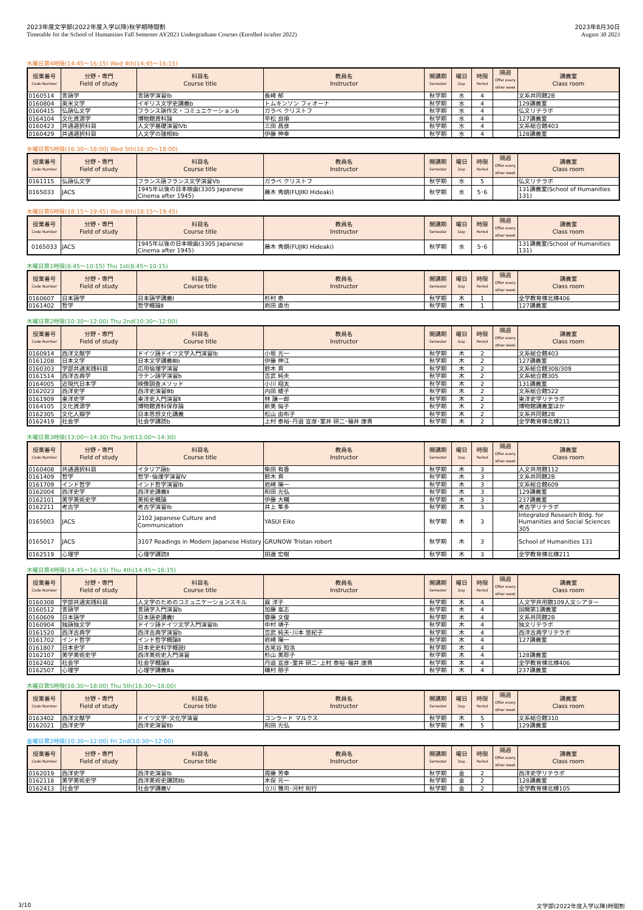2023年度文学部(2022年度入学以降)秋学期時間割
Timetable for the School of Humanities Fall Semester AY2023 Undergraduate Courses (Enrolled in/after 2022)
2023年8月30日
August 30 2023
水曜日第4時限(14:45～16:15) Wed 4th(14:45～16:15)
| 授業番号 Code Number | 分野・専門 Field of study | 科目名 Course title | 教員名 Instructor | 開講期 Semester | 曜日 Day | 時限 Period | 隔週 Offer every other week | 講義室 Class room |
| --- | --- | --- | --- | --- | --- | --- | --- | --- |
| 0160514 | 言語学 | 言語学演習Ⅰb | 長崎 郁 | 秋学期 | 水 | 4 | | 文系共同館2B |
| 0160804 | 英米文学 | イギリス文学史講義b | トムキンソン フィオーナ | 秋学期 | 水 | 4 | | 129講義室 |
| 0160415 | 仏語仏文学 | フランス語作文・コミュニケーションb | ガラベ クリストフ | 秋学期 | 水 | 4 | | 仏文リテラボ |
| 0164104 | 文化資源学 | 博物館資料論 | 平松 良順 | 秋学期 | 水 | 4 | | 127講義室 |
| 0160423 | 共通選択科目 | 人文学基礎演習Ⅳb | 三田 昌彦 | 秋学期 | 水 | 4 | | 文系総合館403 |
| 0160429 | 共通選択科目 | 人文学の諸相Ⅱb | 伊藤 伸幸 | 秋学期 | 水 | 4 | | 128講義室 |
水曜日第5時限(16:30～18:00) Wed 5th(16:30～18:00)
| 授業番号 Code Number | 分野・専門 Field of study | 科目名 Course title | 教員名 Instructor | 開講期 Semester | 曜日 Day | 時限 Period | 隔週 Offer every other week | 講義室 Class room |
| --- | --- | --- | --- | --- | --- | --- | --- | --- |
| 0161115 | 仏語仏文学 | フランス語フランス文学演習Ⅴb | ガラベ クリストフ | 秋学期 | 水 | 5 | | 仏文リテラボ |
| 0165033 | JACS | 1945年以後の日本映画(3305 Japanese Cinema after 1945) | 藤木 秀朗(FUJIKI Hideaki) | 秋学期 | 水 | 5･6 | | 131講義室(School of Humanities 131) |
水曜日第6時限(18:15～19:45) Wed 6th(18:15～19:45)
| 授業番号 Code Number | 分野・専門 Field of study | 科目名 Course title | 教員名 Instructor | 開講期 Semester | 曜日 Day | 時限 Period | 隔週 Offer every other week | 講義室 Class room |
| --- | --- | --- | --- | --- | --- | --- | --- | --- |
| 0165033 | JACS | 1945年以後の日本映画(3305 Japanese Cinema after 1945) | 藤木 秀朗(FUJIKI Hideaki) | 秋学期 | 水 | 5･6 | | 131講義室(School of Humanities 131) |
木曜日第1時限(8:45～10:15) Thu 1st(8:45～10:15)
| 授業番号 Code Number | 分野・専門 Field of study | 科目名 Course title | 教員名 Instructor | 開講期 Semester | 曜日 Day | 時限 Period | 隔週 Offer every other week | 講義室 Class room |
| --- | --- | --- | --- | --- | --- | --- | --- | --- |
| 0160607 | 日本語学 | 日本語学講義Ⅰ | 杉村 泰 | 秋学期 | 木 | 1 | | 全学教育棟北棟406 |
| 0161402 | 哲学 | 哲学概論Ⅱ | 岩田 直也 | 秋学期 | 木 | 1 | | 127講義室 |
木曜日第2時限(10:30～12:00) Thu 2nd(10:30～12:00)
| 授業番号 Code Number | 分野・専門 Field of study | 科目名 Course title | 教員名 Instructor | 開講期 Semester | 曜日 Day | 時限 Period | 隔週 Offer every other week | 講義室 Class room |
| --- | --- | --- | --- | --- | --- | --- | --- | --- |
| 0160914 | 西洋文献学 | ドイツ語ドイツ文学入門演習Ⅰb | 小坂 光一 | 秋学期 | 木 | 2 | | 文系総合館403 |
| 0161208 | 日本文学 | 日本文学講義Ⅲb | 伊藤 伸江 | 秋学期 | 木 | 2 | | 127講義室 |
| 0160303 | 学部共通実践科目 | 応用倫理学演習 | 鈴木 真 | 秋学期 | 木 | 2 | | 文系総合館308/309 |
| 0161514 | 西洋古典学 | ラテン語学演習b | 吉武 純夫 | 秋学期 | 木 | 2 | | 文系総合館305 |
| 0164005 | 近現代日本学 | 映像調査メソッド | 小川 翔太 | 秋学期 | 木 | 2 | | 131講義室 |
| 0162023 | 西洋史学 | 西洋史演習Ⅲb | 内田 綾子 | 秋学期 | 木 | 2 | | 文系総合館522 |
| 0161909 | 東洋史学 | 東洋史入門演習Ⅱ | 林 謙一郎 | 秋学期 | 木 | 2 | | 東洋史学リテラボ |
| 0164105 | 文化資源学 | 博物館資料保存論 | 新美 倫子 | 秋学期 | 木 | 2 | | 博物館講義室ほか |
| 0162305 | 文化人類学 | 日本思想文化講義 | 松山 由布子 | 秋学期 | 木 | 2 | | 文系共同館2B |
| 0162419 | 社会学 | 社会学講読b | 上村 泰裕･丹邉 宣彦･室井 研二･福井 康貴 | 秋学期 | 木 | 2 | | 全学教育棟北棟211 |
木曜日第3時限(13:00～14:30) Thu 3rd(13:00～14:30)
| 授業番号 Code Number | 分野・専門 Field of study | 科目名 Course title | 教員名 Instructor | 開講期 Semester | 曜日 Day | 時限 Period | 隔週 Offer every other week | 講義室 Class room |
| --- | --- | --- | --- | --- | --- | --- | --- | --- |
| 0160408 | 共通選択科目 | イタリア語b | 柴田 有香 | 秋学期 | 木 | 3 | | 人文共用館112 |
| 0161409 | 哲学 | 哲学･倫理学演習Ⅳ | 鈴木 真 | 秋学期 | 木 | 3 | | 文系共同館2B |
| 0161709 | インド哲学 | インド哲学演習Ⅰb | 岩崎 陽一 | 秋学期 | 木 | 3 | | 文系総合館609 |
| 0162004 | 西洋史学 | 西洋史講義Ⅱ | 和田 光弘 | 秋学期 | 木 | 3 | | 129講義室 |
| 0162101 | 美学美術史学 | 美術史概論 | 伊藤 大輔 | 秋学期 | 木 | 3 | | 237講義室 |
| 0162211 | 考古学 | 考古学演習Ⅰb | 井上 隼多 | 秋学期 | 木 | 3 | | 考古学リテラボ |
| 0165003 | JACS | 2102 Japanese Culture and Communication | YASUI Eiko | 秋学期 | 木 | 3 | | Integrated Research Bldg. for Humanities and Social Sciences 305 |
| 0165017 | JACS | 3107 Readings in Modern Japanese History | GRUNOW Tristan robert | 秋学期 | 木 | 3 | | School of Humanities 131 |
| 0162519 | 心理学 | 心理学講読Ⅱ | 田邊 宏樹 | 秋学期 | 木 | 3 | | 全学教育棟北棟211 |
木曜日第4時限(14:45～16:15) Thu 4th(14:45～16:15)
| 授業番号 Code Number | 分野・専門 Field of study | 科目名 Course title | 教員名 Instructor | 開講期 Semester | 曜日 Day | 時限 Period | 隔週 Offer every other week | 講義室 Class room |
| --- | --- | --- | --- | --- | --- | --- | --- | --- |
| 0160308 | 学部共通実践科目 | 人文学のためのコミュニケーションスキル | 巽 洋子 | 秋学期 | 木 | 4 | | 人文学共用館109人文シアター |
| 0160512 | 言語学 | 言語学入門演習b | 加藤 高志 | 秋学期 | 木 | 4 | | 国開第1講義室 |
| 0160609 | 日本語学 | 日本語史講義Ⅰ | 齋藤 文俊 | 秋学期 | 木 | 4 | | 文系共同館2B |
| 0160904 | 独語独文学 | ドイツ語ドイツ文学入門演習Ⅰb | 中村 靖子 | 秋学期 | 木 | 4 | | 独文リテラボ |
| 0161520 | 西洋古典学 | 西洋古典学演習b | 吉武 純夫･川本 悠紀子 | 秋学期 | 木 | 4 | | 西洋古典学リテラボ |
| 0161702 | インド哲学 | インド哲学概論Ⅱ | 岩崎 陽一 | 秋学期 | 木 | 4 | | 127講義室 |
| 0161807 | 日本史学 | 日本史史料学概説Ⅰ | 古尾谷 知浩 | 秋学期 | 木 | 4 | | |
| 0162107 | 美学美術史学 | 西洋美術史入門演習 | 杉山 美耶子 | 秋学期 | 木 | 4 | | 128講義室 |
| 0162402 | 社会学 | 社会学概論Ⅱ | 丹邉 宣彦･室井 研二･上村 泰裕･福井 康貴 | 秋学期 | 木 | 4 | | 全学教育棟北棟406 |
| 0162507 | 心理学 | 心理学講義Ⅲa | 磯村 朋子 | 秋学期 | 木 | 4 | | 237講義室 |
木曜日第5時限(16:30～18:00) Thu 5th(16:30～18:00)
| 授業番号 Code Number | 分野・専門 Field of study | 科目名 Course title | 教員名 Instructor | 開講期 Semester | 曜日 Day | 時限 Period | 隔週 Offer every other week | 講義室 Class room |
| --- | --- | --- | --- | --- | --- | --- | --- | --- |
| 0163402 | 西洋文献学 | ドイツ文学･文化学演習 | コンラード マルクス | 秋学期 | 木 | 5 | | 文系総合館310 |
| 0162021 | 西洋史学 | 西洋史演習Ⅱb | 和田 光弘 | 秋学期 | 木 | 5 | | 129講義室 |
金曜日第2時限(10:30～12:00) Fri 2nd(10:30～12:00)
| 授業番号 Code Number | 分野・専門 Field of study | 科目名 Course title | 教員名 Instructor | 開講期 Semester | 曜日 Day | 時限 Period | 隔週 Offer every other week | 講義室 Class room |
| --- | --- | --- | --- | --- | --- | --- | --- | --- |
| 0162019 | 西洋史学 | 西洋史演習Ⅰb | 周藤 芳幸 | 秋学期 | 金 | 2 | | 西洋史学リテラボ |
| 0162118 | 美学美術史学 | 西洋美術史講読Ⅱb | 木俣 元一 | 秋学期 | 金 | 2 | | 128講義室 |
| 0162413 | 社会学 | 社会学講義Ⅴ | 立川 雅司･河村 則行 | 秋学期 | 金 | 2 | | 全学教育棟北棟105 |
3/10 文学部(2022年度入学以降)時間割